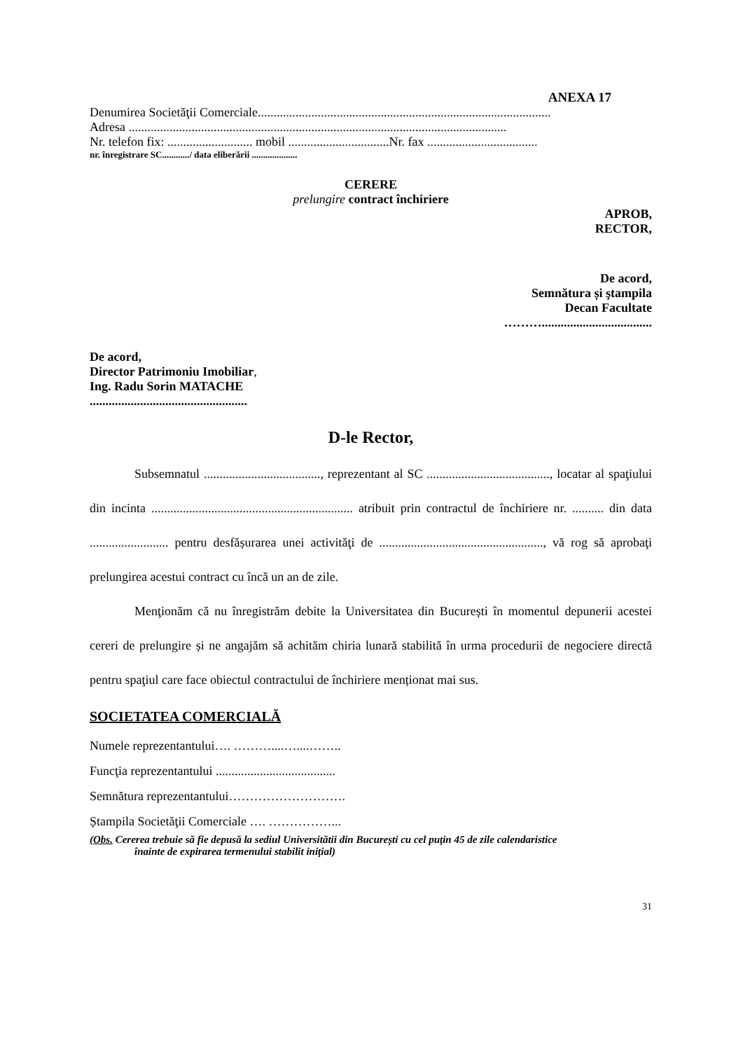ANEXA 17
Denumirea Societăţii Comerciale.............................................................................................
Adresa ........................................................................................................................
Nr. telefon fix: ........................... mobil ................................Nr. fax ...................................
nr. înregistrare SC............/ data eliberării ....................
CERERE
prelungire contract închiriere
APROB,
RECTOR,
De acord,
Semnătura și ştampila
Decan Facultate
………...................................
De acord,
Director Patrimoniu Imobiliar,
Ing. Radu Sorin MATACHE
..................................................
D-le Rector,
Subsemnatul ....................................., reprezentant al SC ......................................., locatar al spaţiului din incinta ................................................................ atribuit prin contractul de închiriere nr. .......... din data ......................... pentru desfășurarea unei activităţi de ...................................................., vă rog să aprobaţi prelungirea acestui contract cu încă un an de zile.
Menţionăm că nu înregistrăm debite la Universitatea din București în momentul depunerii acestei cereri de prelungire și ne angajăm să achităm chiria lunară stabilită în urma procedurii de negociere directă pentru spaţiul care face obiectul contractului de închiriere menționat mai sus.
SOCIETATEA COMERCIALĂ
Numele reprezentantului…. ………....…....……..
Funcţia reprezentantului ......................................
Semnătura reprezentantului……………………….
Ștampila Societăţii Comerciale …. ……………...
(Obs. Cererea trebuie să fie depusă la sediul Universitătii din București cu cel puţin 45 de zile calendaristice
înainte de expirarea termenului stabilit iniţial)
31